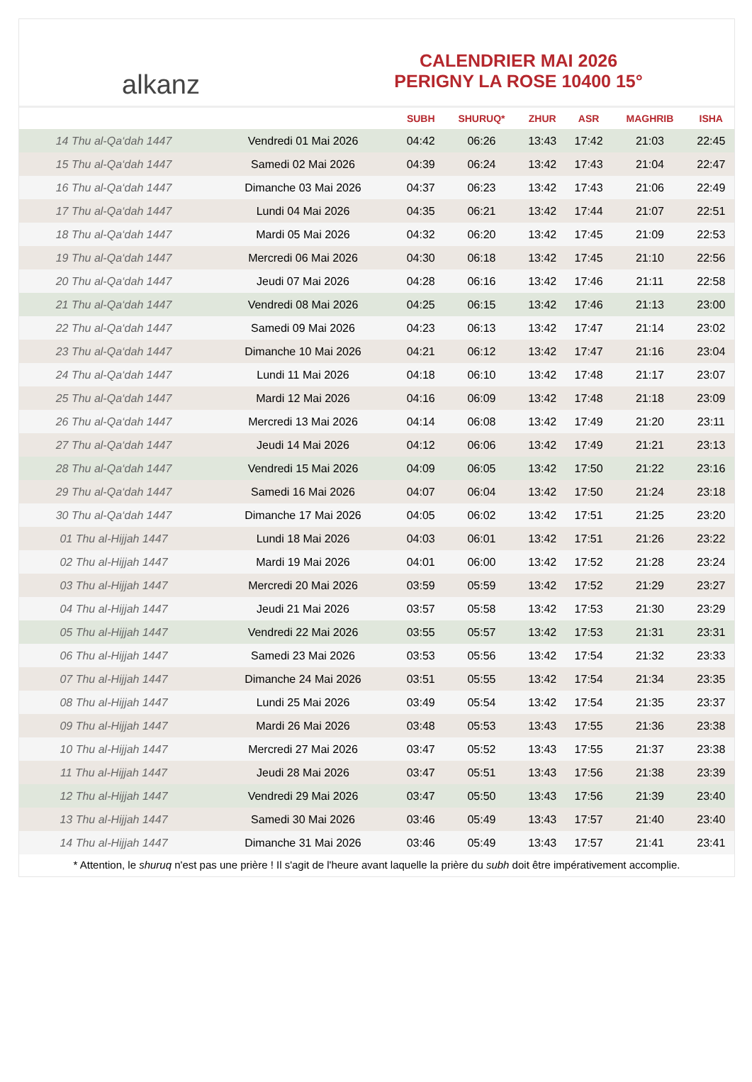alkanz
CALENDRIER MAI 2026
PERIGNY LA ROSE 10400 15°
| | | SUBH | SHURUQ* | ZHUR | ASR | MAGHRIB | ISHA |
| --- | --- | --- | --- | --- | --- | --- | --- |
| 14 Thu al-Qa‘dah 1447 | Vendredi 01 Mai 2026 | 04:42 | 06:26 | 13:43 | 17:42 | 21:03 | 22:45 |
| 15 Thu al-Qa‘dah 1447 | Samedi 02 Mai 2026 | 04:39 | 06:24 | 13:42 | 17:43 | 21:04 | 22:47 |
| 16 Thu al-Qa‘dah 1447 | Dimanche 03 Mai 2026 | 04:37 | 06:23 | 13:42 | 17:43 | 21:06 | 22:49 |
| 17 Thu al-Qa‘dah 1447 | Lundi 04 Mai 2026 | 04:35 | 06:21 | 13:42 | 17:44 | 21:07 | 22:51 |
| 18 Thu al-Qa‘dah 1447 | Mardi 05 Mai 2026 | 04:32 | 06:20 | 13:42 | 17:45 | 21:09 | 22:53 |
| 19 Thu al-Qa‘dah 1447 | Mercredi 06 Mai 2026 | 04:30 | 06:18 | 13:42 | 17:45 | 21:10 | 22:56 |
| 20 Thu al-Qa‘dah 1447 | Jeudi 07 Mai 2026 | 04:28 | 06:16 | 13:42 | 17:46 | 21:11 | 22:58 |
| 21 Thu al-Qa‘dah 1447 | Vendredi 08 Mai 2026 | 04:25 | 06:15 | 13:42 | 17:46 | 21:13 | 23:00 |
| 22 Thu al-Qa‘dah 1447 | Samedi 09 Mai 2026 | 04:23 | 06:13 | 13:42 | 17:47 | 21:14 | 23:02 |
| 23 Thu al-Qa‘dah 1447 | Dimanche 10 Mai 2026 | 04:21 | 06:12 | 13:42 | 17:47 | 21:16 | 23:04 |
| 24 Thu al-Qa‘dah 1447 | Lundi 11 Mai 2026 | 04:18 | 06:10 | 13:42 | 17:48 | 21:17 | 23:07 |
| 25 Thu al-Qa‘dah 1447 | Mardi 12 Mai 2026 | 04:16 | 06:09 | 13:42 | 17:48 | 21:18 | 23:09 |
| 26 Thu al-Qa‘dah 1447 | Mercredi 13 Mai 2026 | 04:14 | 06:08 | 13:42 | 17:49 | 21:20 | 23:11 |
| 27 Thu al-Qa‘dah 1447 | Jeudi 14 Mai 2026 | 04:12 | 06:06 | 13:42 | 17:49 | 21:21 | 23:13 |
| 28 Thu al-Qa‘dah 1447 | Vendredi 15 Mai 2026 | 04:09 | 06:05 | 13:42 | 17:50 | 21:22 | 23:16 |
| 29 Thu al-Qa‘dah 1447 | Samedi 16 Mai 2026 | 04:07 | 06:04 | 13:42 | 17:50 | 21:24 | 23:18 |
| 30 Thu al-Qa‘dah 1447 | Dimanche 17 Mai 2026 | 04:05 | 06:02 | 13:42 | 17:51 | 21:25 | 23:20 |
| 01 Thu al-Hijjah 1447 | Lundi 18 Mai 2026 | 04:03 | 06:01 | 13:42 | 17:51 | 21:26 | 23:22 |
| 02 Thu al-Hijjah 1447 | Mardi 19 Mai 2026 | 04:01 | 06:00 | 13:42 | 17:52 | 21:28 | 23:24 |
| 03 Thu al-Hijjah 1447 | Mercredi 20 Mai 2026 | 03:59 | 05:59 | 13:42 | 17:52 | 21:29 | 23:27 |
| 04 Thu al-Hijjah 1447 | Jeudi 21 Mai 2026 | 03:57 | 05:58 | 13:42 | 17:53 | 21:30 | 23:29 |
| 05 Thu al-Hijjah 1447 | Vendredi 22 Mai 2026 | 03:55 | 05:57 | 13:42 | 17:53 | 21:31 | 23:31 |
| 06 Thu al-Hijjah 1447 | Samedi 23 Mai 2026 | 03:53 | 05:56 | 13:42 | 17:54 | 21:32 | 23:33 |
| 07 Thu al-Hijjah 1447 | Dimanche 24 Mai 2026 | 03:51 | 05:55 | 13:42 | 17:54 | 21:34 | 23:35 |
| 08 Thu al-Hijjah 1447 | Lundi 25 Mai 2026 | 03:49 | 05:54 | 13:42 | 17:54 | 21:35 | 23:37 |
| 09 Thu al-Hijjah 1447 | Mardi 26 Mai 2026 | 03:48 | 05:53 | 13:43 | 17:55 | 21:36 | 23:38 |
| 10 Thu al-Hijjah 1447 | Mercredi 27 Mai 2026 | 03:47 | 05:52 | 13:43 | 17:55 | 21:37 | 23:38 |
| 11 Thu al-Hijjah 1447 | Jeudi 28 Mai 2026 | 03:47 | 05:51 | 13:43 | 17:56 | 21:38 | 23:39 |
| 12 Thu al-Hijjah 1447 | Vendredi 29 Mai 2026 | 03:47 | 05:50 | 13:43 | 17:56 | 21:39 | 23:40 |
| 13 Thu al-Hijjah 1447 | Samedi 30 Mai 2026 | 03:46 | 05:49 | 13:43 | 17:57 | 21:40 | 23:40 |
| 14 Thu al-Hijjah 1447 | Dimanche 31 Mai 2026 | 03:46 | 05:49 | 13:43 | 17:57 | 21:41 | 23:41 |
* Attention, le shuruq n'est pas une prière ! Il s'agit de l'heure avant laquelle la prière du subh doit être impérativement accomplie.